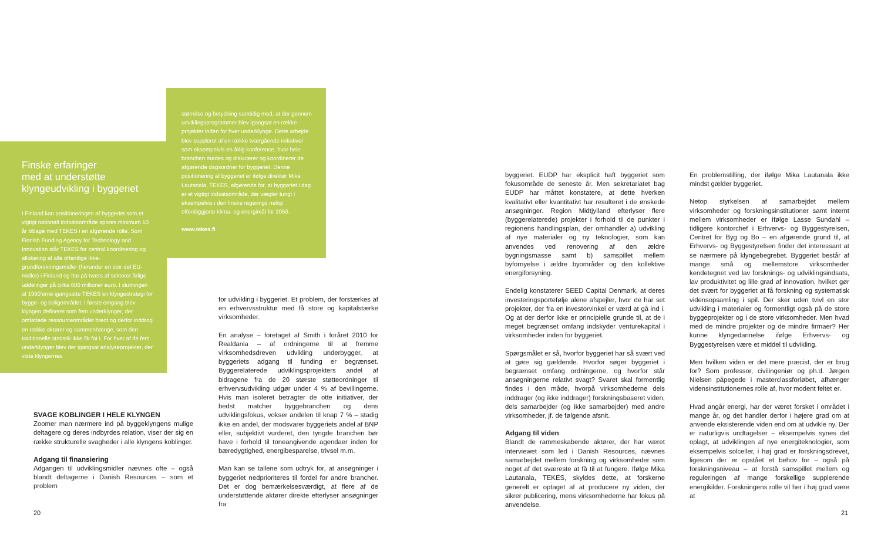Finske erfaringer
med at understøtte
klyngeudvikling i byggeriet
I Finland kan positioneringen af byggeriet som et vigtigt nationalt indsatsområde spores minimum 10 år tilbage med TEKES i en afgørende rolle. Som Finnish Funding Agency for Technology and Innovation står TEKES for central koordinering og allokering af alle offentlige ikke-grundforskningsmidler (herunder en stor del EU-midler) i Finland og har på tværs af sektorer årlige uddelinger på cirka 600 millioner euro. I slutningen af 1990’erne igangsatte TEKES en klyngestrategi for bygge- og boligområdet. I første omgang blev klyngen defineret som fem underklynger, der omfattede ressourceområdet bredt og derfor inddrog en række aktører og sammenhænge, som den traditionelle statistik ikke fik fat i. For hver af de fem underklynger blev der igangsat analyseprojekter, der viste klyngernes
størrelse og betydning samtidig med, at der gennem udviklingsprogrammer blev igangsat en række projekter inden for hver underklynge. Dette arbejde blev suppleret af en række tværgående initiativer som eksempelvis en årlig konference, hvor hele branchen mødes og diskuterer og koordinerer de afgørende dagsordner for byggeriet. Denne positionering af byggeriet er ifølge direktør Mika Lautanala, TEKES, afgørende for, at byggeriet i dag er et vigtigt indsatsområde, der vægter tungt i eksempelvis i den finske regerings netop offentliggjorte klima- og energimål for 2050.
www.tekes.fi
SVAGE KOBLINGER I HELE KLYNGEN
Zoomer man nærmere ind på byggeklyngens mulige deltagere og deres indbyrdes relation, viser der sig en række strukturelle svagheder i alle klyngens koblinger.
Adgang til finansiering
Adgangen til udviklingsmidler nævnes ofte – også blandt deltagerne i Danish Resources – som et problem
for udvikling i byggeriet. Et problem, der forstærkes af en erhvervsstruktur med få store og kapitalstærke virksomheder.
En analyse – foretaget af Smith i foråret 2010 for Realdania – af ordningerne til at fremme virksomhedsdreven udvikling underbygger, at byggeriets adgang til funding er begrænset. Byggerelaterede udviklingsprojekters andel af bidragene fra de 20 største støtteordninger til erhvervsudvikling udgør under 4 % af bevillingerne. Hvis man isoleret betragter de otte initiativer, der bedst matcher byggebranchen og dens udviklingsfokus, vokser andelen til knap 7 % – stadig ikke en andel, der modsvarer byggeriets andel af BNP eller, subjektivt vurderet, den tyngde branchen bør have i forhold til toneangivende agendaer inden for bæredygtighed, energibesparelse, trivsel m.m.
Man kan se tallene som udtryk for, at ansøgninger i byggeriet nedprioriteres til fordel for andre brancher. Det er dog bemærkelsesværdigt, at flere af de understøttende aktører direkte efterlyser ansøgninger fra
20
byggeriet. EUDP har eksplicit haft byggeriet som fokusområde de seneste år. Men sekretariatet bag EUDP har måttet konstatere, at dette hverken kvalitativt eller kvantitativt har resulteret i de ønskede ansøgninger. Region Midtjylland efterlyser flere (byggerelaterede) projekter i forhold til de punkter i regionens handlingsplan, der omhandler a) udvikling af nye materialer og ny teknologier, som kan anvendes ved renovering af den ældre bygningsmasse samt b) samspillet mellem byfornyelse i ældre byområder og den kollektive energiforsyning.
Endelig konstaterer SEED Capital Denmark, at deres investeringsportefølje alene afspejler, hvor de har set projekter, der fra en investorvinkel er værd at gå ind i. Og at der derfor ikke er principielle grunde til, at de i meget begrænset omfang indskyder venturekapital i virksomheder inden for byggeriet.
Spørgsmålet er så, hvorfor byggeriet har så svært ved at gøre sig gældende. Hvorfor søger byggeriet i begrænset omfang ordningerne, og hvorfor står ansøgningerne relativt svagt? Svaret skal formentlig findes i den måde, hvorpå virksomhederne dels inddrager (og ikke inddrager) forskningsbaseret viden, dels samarbejder (og ikke samarbejder) med andre virksomheder, jf. de følgende afsnit.
Adgang til viden
Blandt de rammeskabende aktører, der har været interviewet som led i Danish Resources, nævnes samarbejdet mellem forskning og virksomheder som noget af det sværeste at få til at fungere. Ifølge Mika Lautanala, TEKES, skyldes dette, at forskerne generelt er optaget af at producere ny viden, der sikrer publicering, mens virksomhederne har fokus på anvendelse.
En problemstilling, der ifølge Mika Lautanala ikke mindst gælder byggeriet.
Netop styrkelsen af samarbejdet mellem virksomheder og forskningsinstitutioner samt internt mellem virksomheder er ifølge Lasse Sundahl – tidligere kontorchef i Erhvervs- og Byggestyrelsen, Centret for Byg og Bo – en afgørende grund til, at Erhvervs- og Byggestyrelsen finder det interessant at se nærmere på klyngebegrebet. Byggeriet består af mange små og mellemstore virksomheder kendetegnet ved lav forsknings- og udviklingsindsats, lav produktivitet og lille grad af innovation, hvilket gør det svært for byggeriet at få forskning og systematisk vidensopsamling i spil. Der sker uden tvivl en stor udvikling i materialer og formentligt også på de store byggeprojekter og i de store virksomheder. Men hvad med de mindre projekter og de mindre firmaer? Her kunne klyngedannelse ifølge Erhvervs- og Byggestyrelsen være et middel til udvikling.
Men hvilken viden er det mere præcist, der er brug for? Som professor, civilingeniør og ph.d. Jørgen Nielsen påpegede i masterclassforløbet, afhænger vidensinstitutionernes rolle af, hvor modent feltet er.
Hvad angår energi, har der været forsket i området i mange år, og det handler derfor i højere grad om at anvende eksisterende viden end om at udvikle ny. Der er naturligvis undtagelser – eksempelvis synes det oplagt, at udviklingen af nye energiteknologier, som eksempelvis solceller, i høj grad er forskningsdrevet, ligesom der er opstået et behov for – også på forskningsniveau – at forstå samspillet mellem og reguleringen af mange forskellige supplerende energikilder. Forskningens rolle vil her i høj grad være at
21